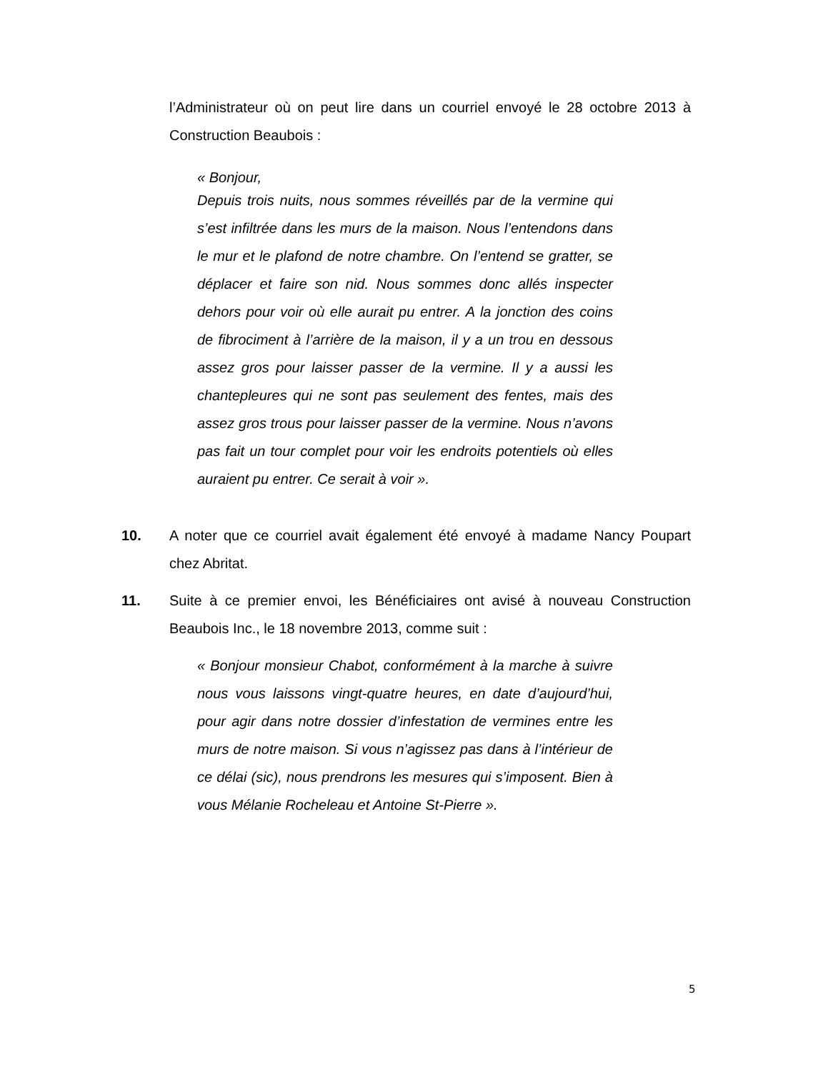l’Administrateur où on peut lire dans un courriel envoyé le 28 octobre 2013 à Construction Beaubois :
« Bonjour,
Depuis trois nuits, nous sommes réveillés par de la vermine qui s’est infiltrée dans les murs de la maison. Nous l’entendons dans le mur et le plafond de notre chambre. On l’entend se gratter, se déplacer et faire son nid. Nous sommes donc allés inspecter dehors pour voir où elle aurait pu entrer. A la jonction des coins de fibrociment à l’arrière de la maison, il y a un trou en dessous assez gros pour laisser passer de la vermine. Il y a aussi les chantepleures qui ne sont pas seulement des fentes, mais des assez gros trous pour laisser passer de la vermine. Nous n’avons pas fait un tour complet pour voir les endroits potentiels où elles auraient pu entrer. Ce serait à voir ».
10. A noter que ce courriel avait également été envoyé à madame Nancy Poupart chez Abritat.
11. Suite à ce premier envoi, les Bénéficiaires ont avisé à nouveau Construction Beaubois Inc., le 18 novembre 2013, comme suit :
« Bonjour monsieur Chabot, conformément à la marche à suivre nous vous laissons vingt-quatre heures, en date d’aujourd’hui, pour agir dans notre dossier d’infestation de vermines entre les murs de notre maison. Si vous n’agissez pas dans à l’intérieur de ce délai (sic), nous prendrons les mesures qui s’imposent. Bien à vous Mélanie Rocheleau et Antoine St-Pierre ».
5